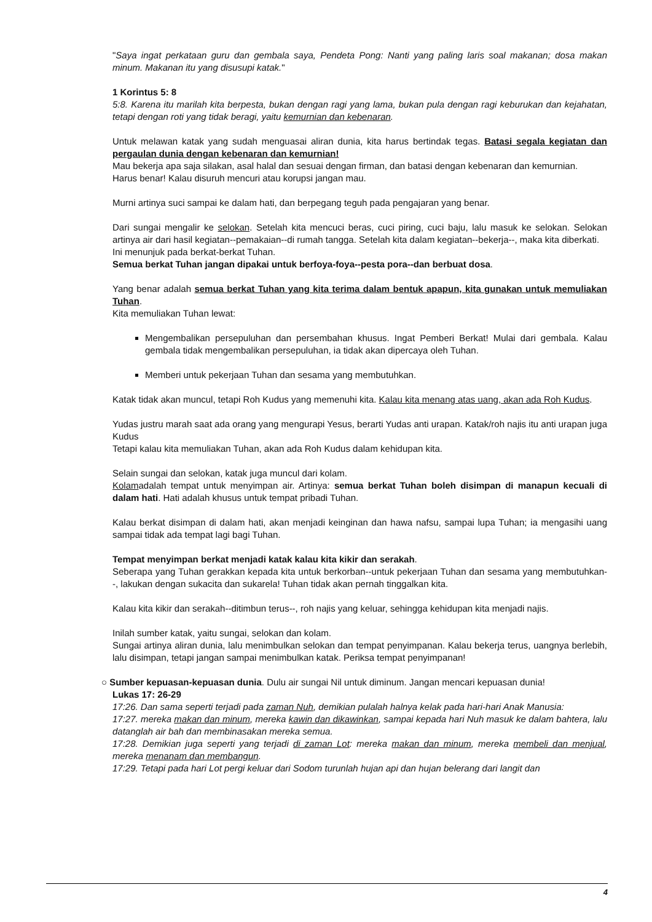"Saya ingat perkataan guru dan gembala saya, Pendeta Pong: Nanti yang paling laris soal makanan; dosa makan minum. Makanan itu yang disusupi katak."
1 Korintus 5: 8
5:8. Karena itu marilah kita berpesta, bukan dengan ragi yang lama, bukan pula dengan ragi keburukan dan kejahatan, tetapi dengan roti yang tidak beragi, yaitu kemurnian dan kebenaran.
Untuk melawan katak yang sudah menguasai aliran dunia, kita harus bertindak tegas. Batasi segala kegiatan dan pergaulan dunia dengan kebenaran dan kemurnian!
Mau bekerja apa saja silakan, asal halal dan sesuai dengan firman, dan batasi dengan kebenaran dan kemurnian.
Harus benar! Kalau disuruh mencuri atau korupsi jangan mau.
Murni artinya suci sampai ke dalam hati, dan berpegang teguh pada pengajaran yang benar.
Dari sungai mengalir ke selokan. Setelah kita mencuci beras, cuci piring, cuci baju, lalu masuk ke selokan. Selokan artinya air dari hasil kegiatan--pemakaian--di rumah tangga. Setelah kita dalam kegiatan--bekerja--, maka kita diberkati.
Ini menunjuk pada berkat-berkat Tuhan.
Semua berkat Tuhan jangan dipakai untuk berfoya-foya--pesta pora--dan berbuat dosa.
Yang benar adalah semua berkat Tuhan yang kita terima dalam bentuk apapun, kita gunakan untuk memuliakan Tuhan.
Kita memuliakan Tuhan lewat:
Mengembalikan persepuluhan dan persembahan khusus. Ingat Pemberi Berkat! Mulai dari gembala. Kalau gembala tidak mengembalikan persepuluhan, ia tidak akan dipercaya oleh Tuhan.
Memberi untuk pekerjaan Tuhan dan sesama yang membutuhkan.
Katak tidak akan muncul, tetapi Roh Kudus yang memenuhi kita. Kalau kita menang atas uang, akan ada Roh Kudus.
Yudas justru marah saat ada orang yang mengurapi Yesus, berarti Yudas anti urapan. Katak/roh najis itu anti urapan juga Kudus
Tetapi kalau kita memuliakan Tuhan, akan ada Roh Kudus dalam kehidupan kita.
Selain sungai dan selokan, katak juga muncul dari kolam.
Kolamadalah tempat untuk menyimpan air. Artinya: semua berkat Tuhan boleh disimpan di manapun kecuali di dalam hati. Hati adalah khusus untuk tempat pribadi Tuhan.
Kalau berkat disimpan di dalam hati, akan menjadi keinginan dan hawa nafsu, sampai lupa Tuhan; ia mengasihi uang sampai tidak ada tempat lagi bagi Tuhan.
Tempat menyimpan berkat menjadi katak kalau kita kikir dan serakah.
Seberapa yang Tuhan gerakkan kepada kita untuk berkorban--untuk pekerjaan Tuhan dan sesama yang membutuhkan--, lakukan dengan sukacita dan sukarela! Tuhan tidak akan pernah tinggalkan kita.
Kalau kita kikir dan serakah--ditimbun terus--, roh najis yang keluar, sehingga kehidupan kita menjadi najis.
Inilah sumber katak, yaitu sungai, selokan dan kolam.
Sungai artinya aliran dunia, lalu menimbulkan selokan dan tempat penyimpanan. Kalau bekerja terus, uangnya berlebih, lalu disimpan, tetapi jangan sampai menimbulkan katak. Periksa tempat penyimpanan!
○ Sumber kepuasan-kepuasan dunia. Dulu air sungai Nil untuk diminum. Jangan mencari kepuasan dunia!
Lukas 17: 26-29
17:26. Dan sama seperti terjadi pada zaman Nuh, demikian pulalah halnya kelak pada hari-hari Anak Manusia:
17:27. mereka makan dan minum, mereka kawin dan dikawinkan, sampai kepada hari Nuh masuk ke dalam bahtera, lalu datanglah air bah dan membinasakan mereka semua.
17:28. Demikian juga seperti yang terjadi di zaman Lot: mereka makan dan minum, mereka membeli dan menjual, mereka menanam dan membangun.
17:29. Tetapi pada hari Lot pergi keluar dari Sodom turunlah hujan api dan hujan belerang dari langit dan
4